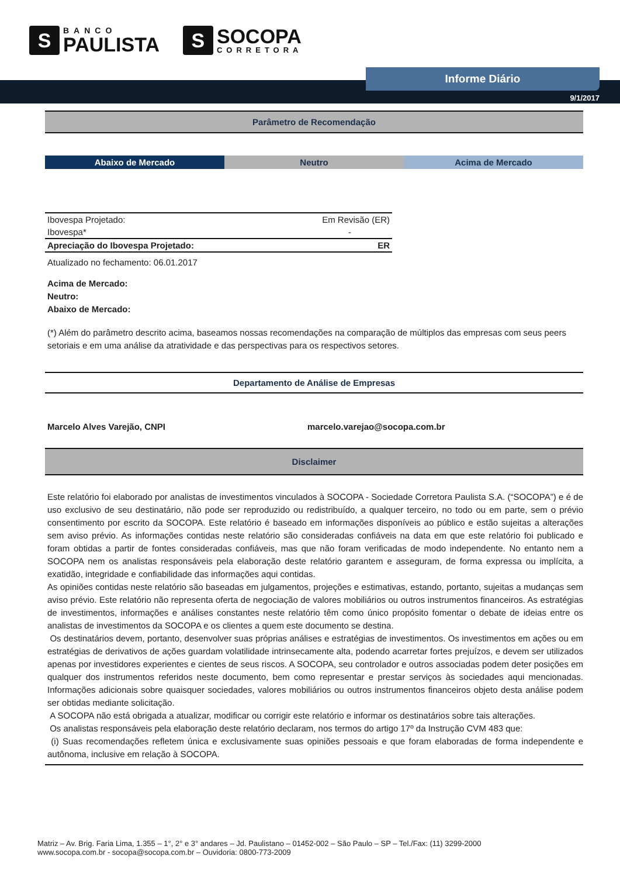S
BANCO
PAULISTA
S
SOCOPA
CORRETORA
Informe Diário
9/1/2017
Parâmetro de Recomendação
Abaixo de Mercado Neutro Acima de Mercado
| Ibovespa Projetado: | Em Revisão (ER) |
| Ibovespa* | - |
| Apreciação do Ibovespa Projetado: | ER |
Atualizado no fechamento: 06.01.2017
Acima de Mercado:
Neutro:
Abaixo de Mercado:
(*) Além do parâmetro descrito acima, baseamos nossas recomendações na comparação de múltiplos das empresas com seus peers setoriais e em uma análise da atratividade e das perspectivas para os respectivos setores.
Departamento de Análise de Empresas
Marcelo Alves Varejão, CNPI marcelo.varejao@socopa.com.br
Disclaimer
Este relatório foi elaborado por analistas de investimentos vinculados à SOCOPA - Sociedade Corretora Paulista S.A. (“SOCOPA”) e é de uso exclusivo de seu destinatário, não pode ser reproduzido ou redistribuído, a qualquer terceiro, no todo ou em parte, sem o prévio consentimento por escrito da SOCOPA. Este relatório é baseado em informações disponíveis ao público e estão sujeitas a alterações sem aviso prévio. As informações contidas neste relatório são consideradas confiáveis na data em que este relatório foi publicado e foram obtidas a partir de fontes consideradas confiáveis, mas que não foram verificadas de modo independente. No entanto nem a SOCOPA nem os analistas responsáveis pela elaboração deste relatório garantem e asseguram, de forma expressa ou implícita, a exatidão, integridade e confiabilidade das informações aqui contidas.
As opiniões contidas neste relatório são baseadas em julgamentos, projeções e estimativas, estando, portanto, sujeitas a mudanças sem aviso prévio. Este relatório não representa oferta de negociação de valores mobiliários ou outros instrumentos financeiros. As estratégias de investimentos, informações e análises constantes neste relatório têm como único propósito fomentar o debate de ideias entre os analistas de investimentos da SOCOPA e os clientes a quem este documento se destina.
Os destinatários devem, portanto, desenvolver suas próprias análises e estratégias de investimentos. Os investimentos em ações ou em estratégias de derivativos de ações guardam volatilidade intrinsecamente alta, podendo acarretar fortes prejuízos, e devem ser utilizados apenas por investidores experientes e cientes de seus riscos. A SOCOPA, seu controlador e outros associadas podem deter posições em qualquer dos instrumentos referidos neste documento, bem como representar e prestar serviços às sociedades aqui mencionadas. Informações adicionais sobre quaisquer sociedades, valores mobiliários ou outros instrumentos financeiros objeto desta análise podem ser obtidas mediante solicitação.
A SOCOPA não está obrigada a atualizar, modificar ou corrigir este relatório e informar os destinatários sobre tais alterações.
Os analistas responsáveis pela elaboração deste relatório declaram, nos termos do artigo 17º da Instrução CVM 483 que:
(i) Suas recomendações refletem única e exclusivamente suas opiniões pessoais e que foram elaboradas de forma independente e autônoma, inclusive em relação à SOCOPA.
Matriz – Av. Brig. Faria Lima, 1.355 – 1°, 2° e 3° andares – Jd. Paulistano – 01452-002 – São Paulo – SP – Tel./Fax: (11) 3299-2000
www.socopa.com.br - socopa@socopa.com.br – Ouvidoria: 0800-773-2009